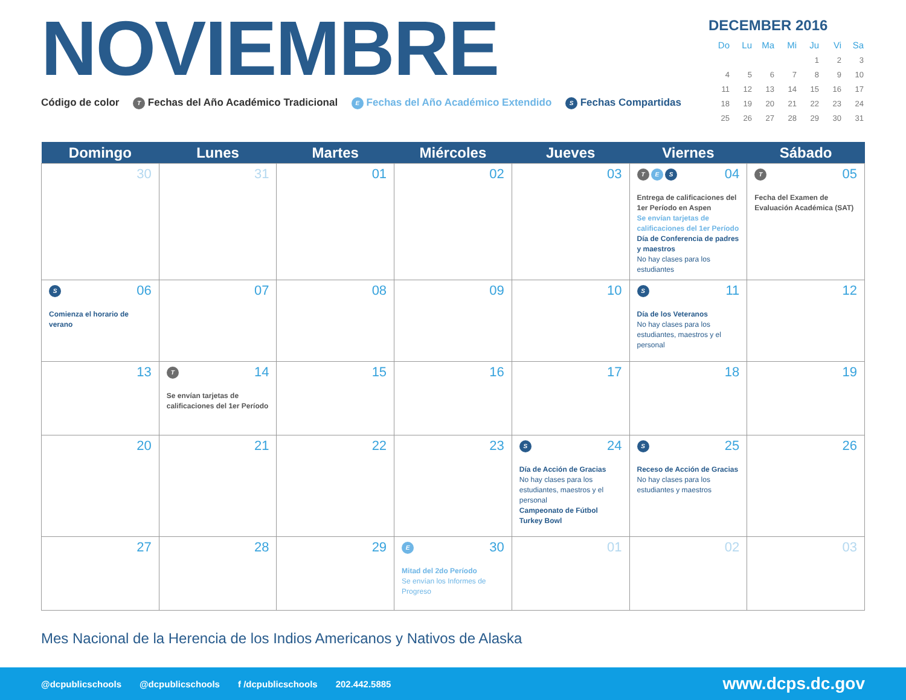NOVIEMBRE
Código de color T Fechas del Año Académico Tradicional E Fechas del Año Académico Extendido S Fechas Compartidas
DECEMBER 2016
| Do | Lu | Ma | Mi | Ju | Vi | Sa |
| --- | --- | --- | --- | --- | --- | --- |
| | | | | 1 | 2 | 3 |
| 4 | 5 | 6 | 7 | 8 | 9 | 10 |
| 11 | 12 | 13 | 14 | 15 | 16 | 17 |
| 18 | 19 | 20 | 21 | 22 | 23 | 24 |
| 25 | 26 | 27 | 28 | 29 | 30 | 31 |
| Domingo | Lunes | Martes | Miércoles | Jueves | Viernes | Sábado |
| --- | --- | --- | --- | --- | --- | --- |
| 30 | 31 | 01 | 02 | 03 | T E S 04 Entrega de calificaciones del 1er Período en Aspen Se envían tarjetas de calificaciones del 1er Período Día de Conferencia de padres y maestros No hay clases para los estudiantes | T 05 Fecha del Examen de Evaluación Académica (SAT) |
| S 06 Comienza el horario de verano | 07 | 08 | 09 | 10 | S 11 Día de los Veteranos No hay clases para los estudiantes, maestros y el personal | 12 |
| 13 | T 14 Se envían tarjetas de calificaciones del 1er Período | 15 | 16 | 17 | 18 | 19 |
| 20 | 21 | 22 | 23 | S 24 Día de Acción de Gracias No hay clases para los estudiantes, maestros y el personal Campeonato de Fútbol Turkey Bowl | S 25 Receso de Acción de Gracias No hay clases para los estudiantes y maestros | 26 |
| 27 | 28 | 29 | E 30 Mitad del 2do Período Se envían los Informes de Progreso | 01 | 02 | 03 |
Mes Nacional de la Herencia de los Indios Americanos y Nativos de Alaska
@dcpublicschools @dcpublicschools f /dcpublicschools 202.442.5885 www.dcps.dc.gov